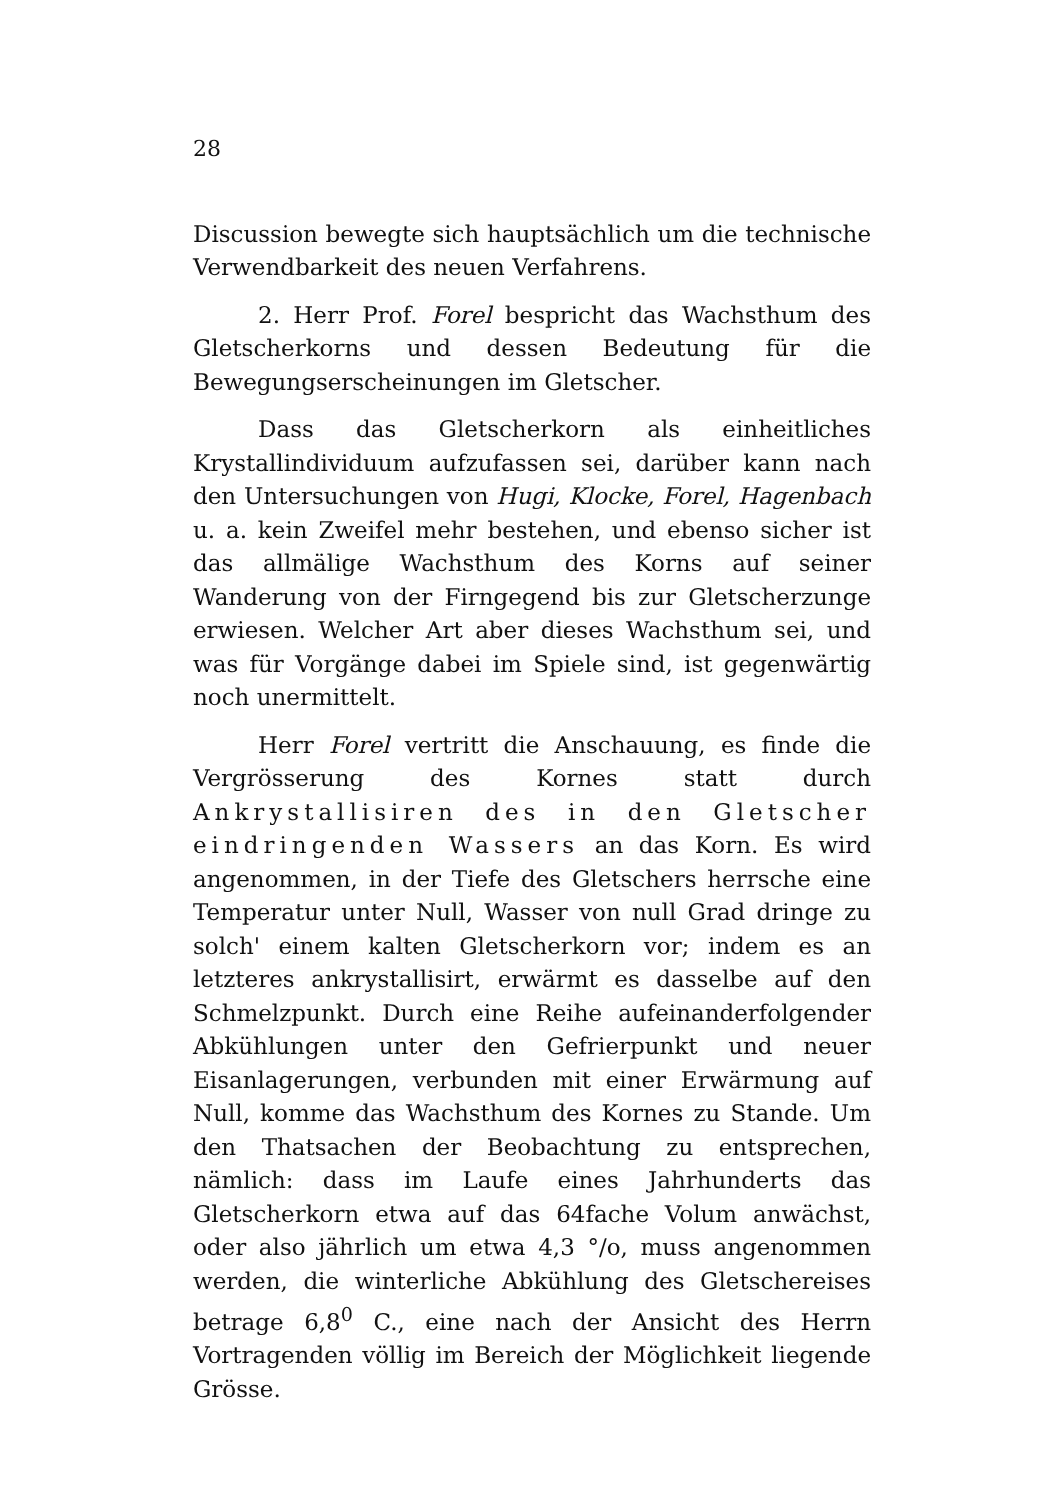28
Discussion bewegte sich hauptsächlich um die technische Verwendbarkeit des neuen Verfahrens.
2. Herr Prof. Forel bespricht das Wachsthum des Gletscherkorns und dessen Bedeutung für die Bewegungserscheinungen im Gletscher.
Dass das Gletscherkorn als einheitliches Krystallindividuum aufzufassen sei, darüber kann nach den Untersuchungen von Hugi, Klocke, Forel, Hagenbach u. a. kein Zweifel mehr bestehen, und ebenso sicher ist das allmälige Wachsthum des Korns auf seiner Wanderung von der Firngegend bis zur Gletscherzunge erwiesen. Welcher Art aber dieses Wachsthum sei, und was für Vorgänge dabei im Spiele sind, ist gegenwärtig noch unermittelt.
Herr Forel vertritt die Anschauung, es finde die Vergrösserung des Kornes statt durch Ankrystallisiren des in den Gletscher eindringenden Wassers an das Korn. Es wird angenommen, in der Tiefe des Gletschers herrsche eine Temperatur unter Null, Wasser von null Grad dringe zu solch' einem kalten Gletscherkorn vor; indem es an letzteres ankrystallisirt, erwärmt es dasselbe auf den Schmelzpunkt. Durch eine Reihe aufeinanderfolgender Abkühlungen unter den Gefrierpunkt und neuer Eisanlagerungen, verbunden mit einer Erwärmung auf Null, komme das Wachsthum des Kornes zu Stande. Um den Thatsachen der Beobachtung zu entsprechen, nämlich: dass im Laufe eines Jahrhunderts das Gletscherkorn etwa auf das 64fache Volum anwächst, oder also jährlich um etwa 4,3 °/o, muss angenommen werden, die winterliche Abkühlung des Gletschereises betrage 6,8<sup>0</sup> C., eine nach der Ansicht des Herrn Vortragenden völlig im Bereich der Möglichkeit liegende Grösse.